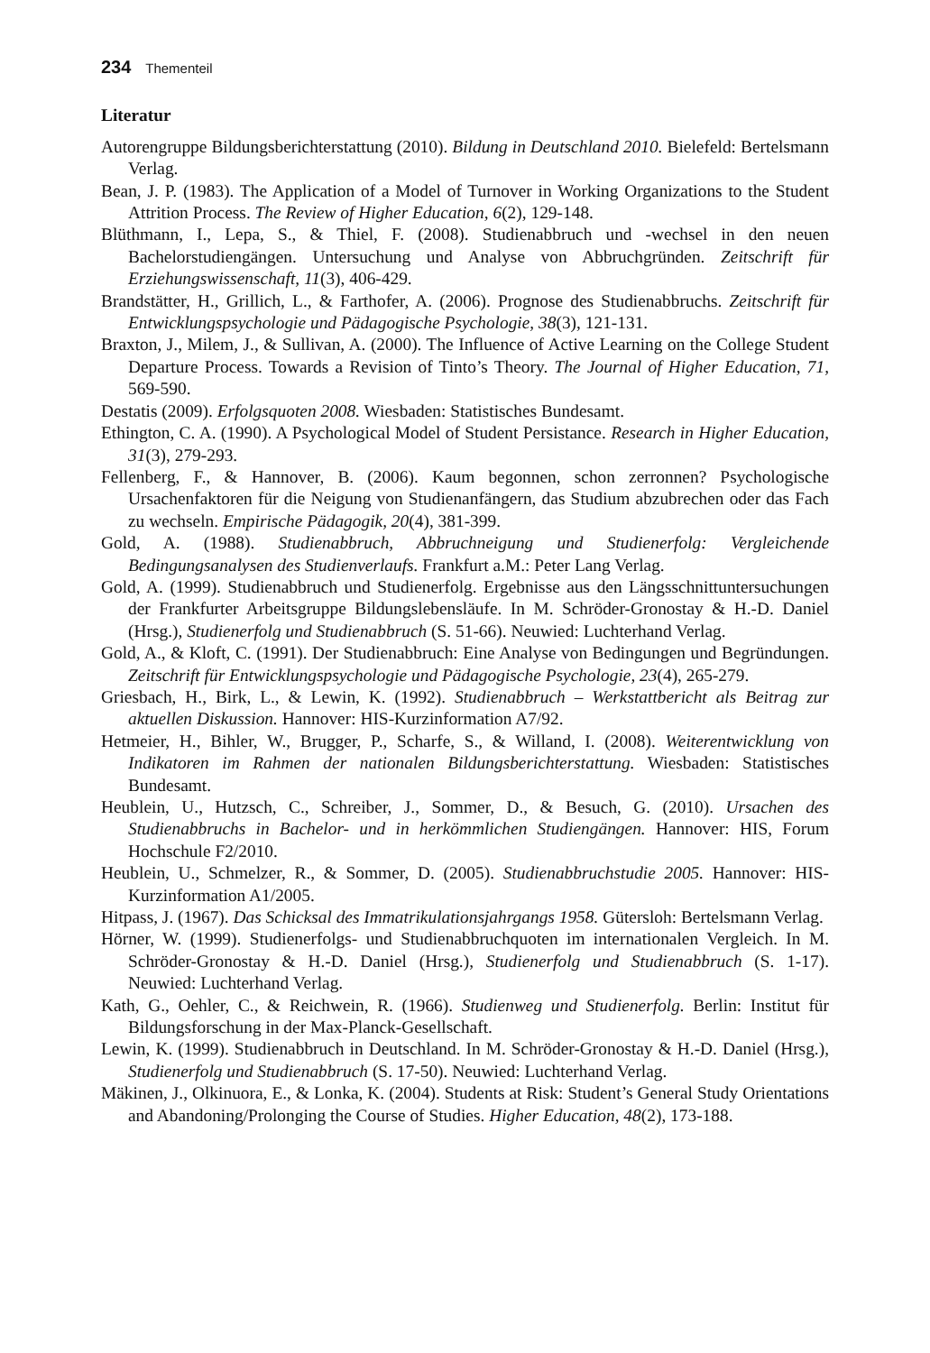234 Thementeil
Literatur
Autorengruppe Bildungsberichterstattung (2010). Bildung in Deutschland 2010. Bielefeld: Bertelsmann Verlag.
Bean, J. P. (1983). The Application of a Model of Turnover in Working Organizations to the Student Attrition Process. The Review of Higher Education, 6(2), 129-148.
Blüthmann, I., Lepa, S., & Thiel, F. (2008). Studienabbruch und -wechsel in den neuen Bachelorstudiengängen. Untersuchung und Analyse von Abbruchgründen. Zeitschrift für Erziehungswissenschaft, 11(3), 406-429.
Brandstätter, H., Grillich, L., & Farthofer, A. (2006). Prognose des Studienabbruchs. Zeitschrift für Entwicklungspsychologie und Pädagogische Psychologie, 38(3), 121-131.
Braxton, J., Milem, J., & Sullivan, A. (2000). The Influence of Active Learning on the College Student Departure Process. Towards a Revision of Tinto’s Theory. The Journal of Higher Education, 71, 569-590.
Destatis (2009). Erfolgsquoten 2008. Wiesbaden: Statistisches Bundesamt.
Ethington, C. A. (1990). A Psychological Model of Student Persistance. Research in Higher Education, 31(3), 279-293.
Fellenberg, F., & Hannover, B. (2006). Kaum begonnen, schon zerronnen? Psychologische Ursachenfaktoren für die Neigung von Studienanfängern, das Studium abzubrechen oder das Fach zu wechseln. Empirische Pädagogik, 20(4), 381-399.
Gold, A. (1988). Studienabbruch, Abbruchneigung und Studienerfolg: Vergleichende Bedingungsanalysen des Studienverlaufs. Frankfurt a.M.: Peter Lang Verlag.
Gold, A. (1999). Studienabbruch und Studienerfolg. Ergebnisse aus den Längsschnittuntersuchungen der Frankfurter Arbeitsgruppe Bildungslebensläufe. In M. Schröder-Gronostay & H.-D. Daniel (Hrsg.), Studienerfolg und Studienabbruch (S. 51-66). Neuwied: Luchterhand Verlag.
Gold, A., & Kloft, C. (1991). Der Studienabbruch: Eine Analyse von Bedingungen und Begründungen. Zeitschrift für Entwicklungspsychologie und Pädagogische Psychologie, 23(4), 265-279.
Griesbach, H., Birk, L., & Lewin, K. (1992). Studienabbruch – Werkstattbericht als Beitrag zur aktuellen Diskussion. Hannover: HIS-Kurzinformation A7/92.
Hetmeier, H., Bihler, W., Brugger, P., Scharfe, S., & Willand, I. (2008). Weiterentwicklung von Indikatoren im Rahmen der nationalen Bildungsberichterstattung. Wiesbaden: Statistisches Bundesamt.
Heublein, U., Hutzsch, C., Schreiber, J., Sommer, D., & Besuch, G. (2010). Ursachen des Studienabbruchs in Bachelor- und in herkömmlichen Studiengängen. Hannover: HIS, Forum Hochschule F2/2010.
Heublein, U., Schmelzer, R., & Sommer, D. (2005). Studienabbruchstudie 2005. Hannover: HIS-Kurzinformation A1/2005.
Hitpass, J. (1967). Das Schicksal des Immatrikulationsjahrgangs 1958. Gütersloh: Bertelsmann Verlag.
Hörner, W. (1999). Studienerfolgs- und Studienabbruchquoten im internationalen Vergleich. In M. Schröder-Gronostay & H.-D. Daniel (Hrsg.), Studienerfolg und Studienabbruch (S. 1-17). Neuwied: Luchterhand Verlag.
Kath, G., Oehler, C., & Reichwein, R. (1966). Studienweg und Studienerfolg. Berlin: Institut für Bildungsforschung in der Max-Planck-Gesellschaft.
Lewin, K. (1999). Studienabbruch in Deutschland. In M. Schröder-Gronostay & H.-D. Daniel (Hrsg.), Studienerfolg und Studienabbruch (S. 17-50). Neuwied: Luchterhand Verlag.
Mäkinen, J., Olkinuora, E., & Lonka, K. (2004). Students at Risk: Student’s General Study Orientations and Abandoning/Prolonging the Course of Studies. Higher Education, 48(2), 173-188.